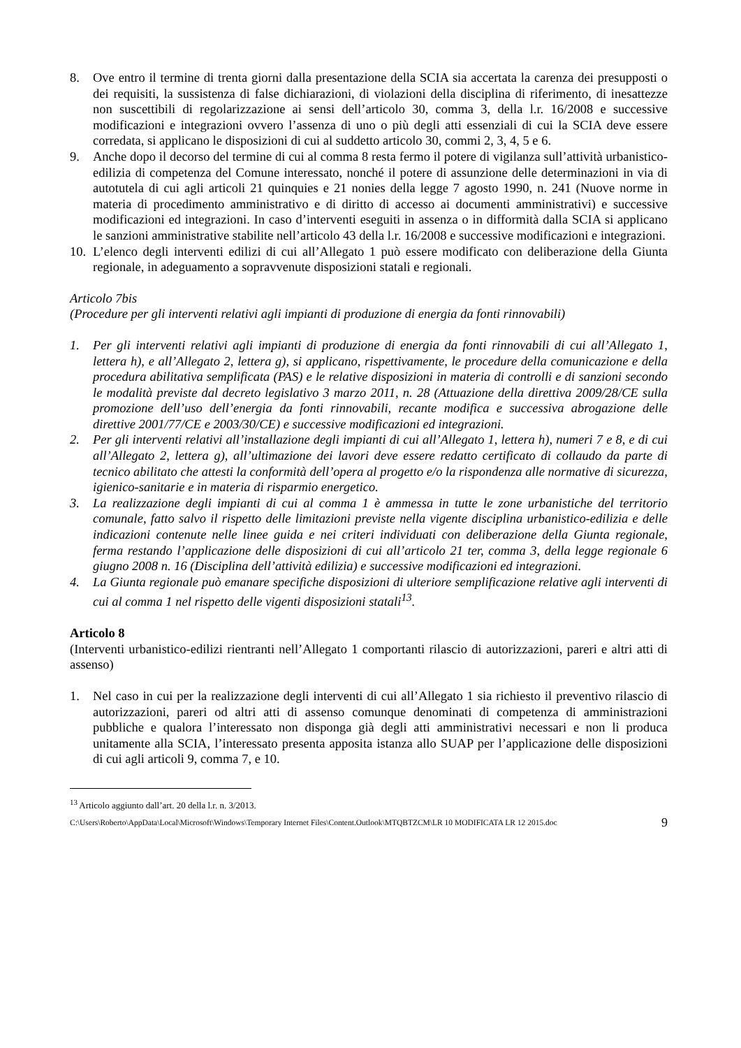8. Ove entro il termine di trenta giorni dalla presentazione della SCIA sia accertata la carenza dei presupposti o dei requisiti, la sussistenza di false dichiarazioni, di violazioni della disciplina di riferimento, di inesattezze non suscettibili di regolarizzazione ai sensi dell’articolo 30, comma 3, della l.r. 16/2008 e successive modificazioni e integrazioni ovvero l’assenza di uno o più degli atti essenziali di cui la SCIA deve essere corredata, si applicano le disposizioni di cui al suddetto articolo 30, commi 2, 3, 4, 5 e 6.
9. Anche dopo il decorso del termine di cui al comma 8 resta fermo il potere di vigilanza sull’attività urbanistico-edilizia di competenza del Comune interessato, nonché il potere di assunzione delle determinazioni in via di autotutela di cui agli articoli 21 quinquies e 21 nonies della legge 7 agosto 1990, n. 241 (Nuove norme in materia di procedimento amministrativo e di diritto di accesso ai documenti amministrativi) e successive modificazioni ed integrazioni. In caso d’interventi eseguiti in assenza o in difformità dalla SCIA si applicano le sanzioni amministrative stabilite nell’articolo 43 della l.r. 16/2008 e successive modificazioni e integrazioni.
10. L’elenco degli interventi edilizi di cui all’Allegato 1 può essere modificato con deliberazione della Giunta regionale, in adeguamento a sopravvenute disposizioni statali e regionali.
Articolo 7bis
(Procedure per gli interventi relativi agli impianti di produzione di energia da fonti rinnovabili)
1. Per gli interventi relativi agli impianti di produzione di energia da fonti rinnovabili di cui all’Allegato 1, lettera h), e all’Allegato 2, lettera g), si applicano, rispettivamente, le procedure della comunicazione e della procedura abilitativa semplificata (PAS) e le relative disposizioni in materia di controlli e di sanzioni secondo le modalità previste dal decreto legislativo 3 marzo 2011, n. 28 (Attuazione della direttiva 2009/28/CE sulla promozione dell’uso dell’energia da fonti rinnovabili, recante modifica e successiva abrogazione delle direttive 2001/77/CE e 2003/30/CE) e successive modificazioni ed integrazioni.
2. Per gli interventi relativi all’installazione degli impianti di cui all’Allegato 1, lettera h), numeri 7 e 8, e di cui all’Allegato 2, lettera g), all’ultimazione dei lavori deve essere redatto certificato di collaudo da parte di tecnico abilitato che attesti la conformità dell’opera al progetto e/o la rispondenza alle normative di sicurezza, igienico-sanitarie e in materia di risparmio energetico.
3. La realizzazione degli impianti di cui al comma 1 è ammessa in tutte le zone urbanistiche del territorio comunale, fatto salvo il rispetto delle limitazioni previste nella vigente disciplina urbanistico-edilizia e delle indicazioni contenute nelle linee guida e nei criteri individuati con deliberazione della Giunta regionale, ferma restando l’applicazione delle disposizioni di cui all’articolo 21 ter, comma 3, della legge regionale 6 giugno 2008 n. 16 (Disciplina dell’attività edilizia) e successive modificazioni ed integrazioni.
4. La Giunta regionale può emanare specifiche disposizioni di ulteriore semplificazione relative agli interventi di cui al comma 1 nel rispetto delle vigenti disposizioni statali<sup>13</sup>.
Articolo 8
(Interventi urbanistico-edilizi rientranti nell’Allegato 1 comportanti rilascio di autorizzazioni, pareri e altri atti di assenso)
1. Nel caso in cui per la realizzazione degli interventi di cui all’Allegato 1 sia richiesto il preventivo rilascio di autorizzazioni, pareri od altri atti di assenso comunque denominati di competenza di amministrazioni pubbliche e qualora l’interessato non disponga già degli atti amministrativi necessari e non li produca unitamente alla SCIA, l’interessato presenta apposita istanza allo SUAP per l’applicazione delle disposizioni di cui agli articoli 9, comma 7, e 10.
<sup>13</sup> Articolo aggiunto dall’art. 20 della l.r. n. 3/2013.
C:\Users\Roberto\AppData\Local\Microsoft\Windows\Temporary Internet Files\Content.Outlook\MTQBTZCM\LR 10 MODIFICATA LR 12 2015.doc 9